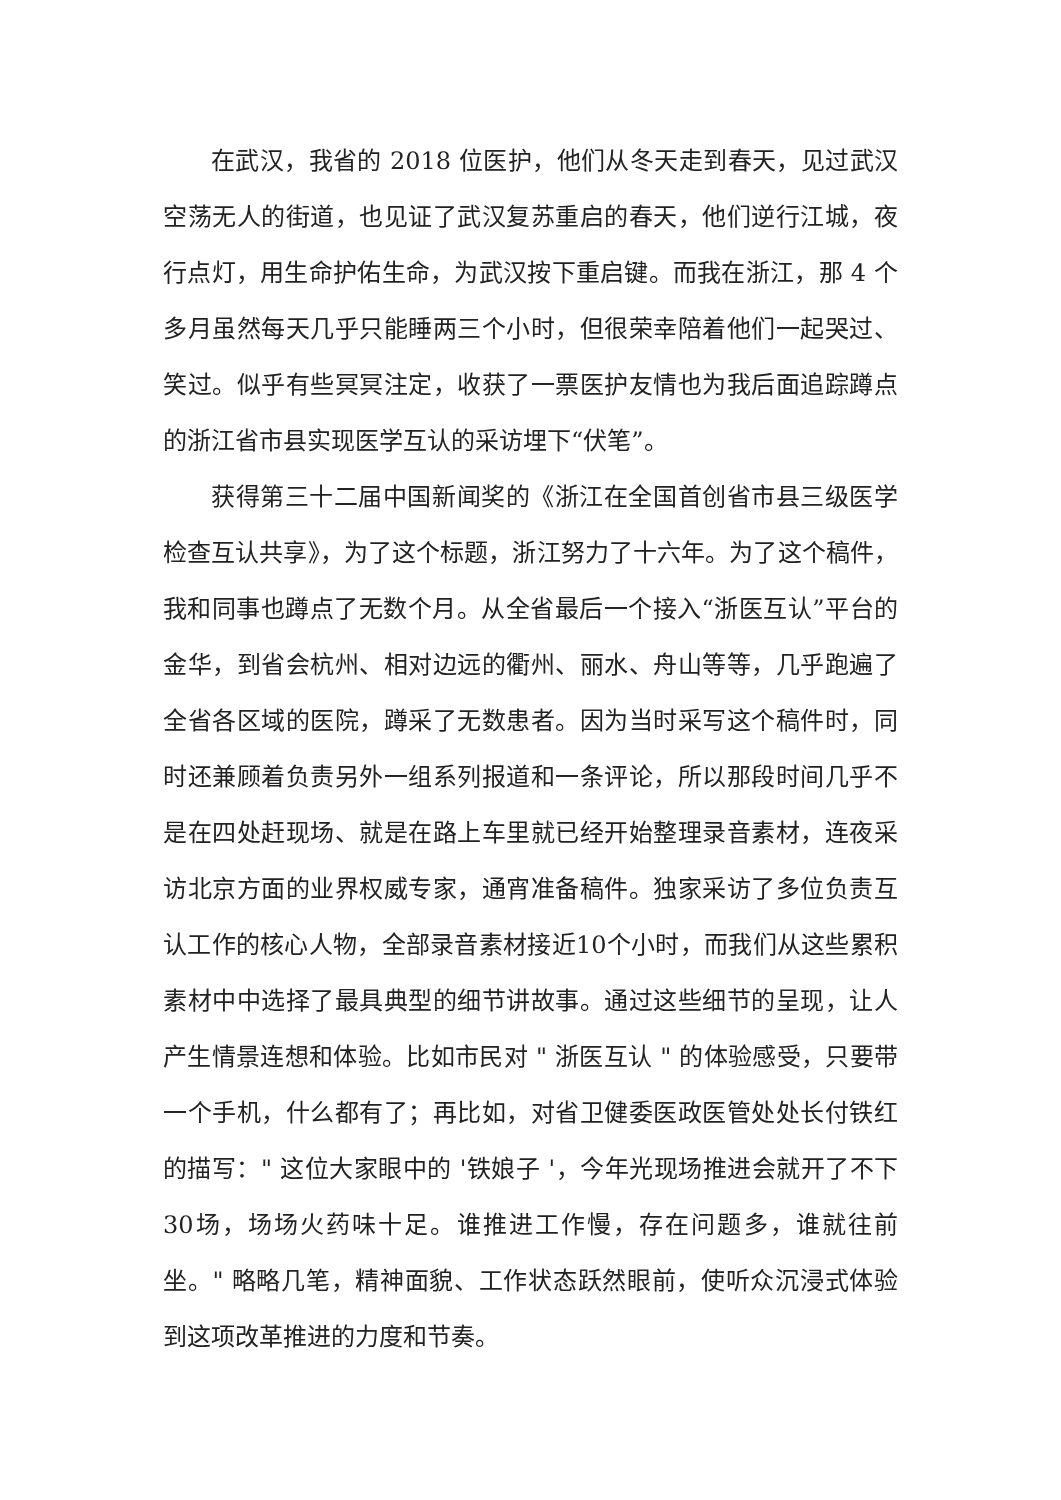在武汉，我省的 2018 位医护，他们从冬天走到春天，见过武汉空荡无人的街道，也见证了武汉复苏重启的春天，他们逆行江城，夜行点灯，用生命护佑生命，为武汉按下重启键。而我在浙江，那 4 个多月虽然每天几乎只能睡两三个小时，但很荣幸陪着他们一起哭过、笑过。似乎有些冥冥注定，收获了一票医护友情也为我后面追踪蹲点的浙江省市县实现医学互认的采访埋下“伏笔”。
获得第三十二届中国新闻奖的《浙江在全国首创省市县三级医学检查互认共享》，为了这个标题，浙江努力了十六年。为了这个稿件，我和同事也蹲点了无数个月。从全省最后一个接入“浙医互认”平台的金华，到省会杭州、相对边远的衢州、丽水、舟山等等，几乎跑遍了全省各区域的医院，蹲采了无数患者。因为当时采写这个稿件时，同时还兼顾着负责另外一组系列报道和一条评论，所以那段时间几乎不是在四处赶现场、就是在路上车里就已经开始整理录音素材，连夜采访北京方面的业界权威专家，通宵准备稿件。独家采访了多位负责互认工作的核心人物，全部录音素材接近10个小时，而我们从这些累积素材中中选择了最具典型的细节讲故事。通过这些细节的呈现，让人产生情景连想和体验。比如市民对 " 浙医互认 " 的体验感受，只要带一个手机，什么都有了；再比如，对省卫健委医政医管处处长付铁红的描写：" 这位大家眼中的 '铁娘子 '，今年光现场推进会就开了不下30场，场场火药味十足。谁推进工作慢，存在问题多，谁就往前坐。" 略略几笔，精神面貌、工作状态跃然眼前，使听众沉浸式体验到这项改革推进的力度和节奏。